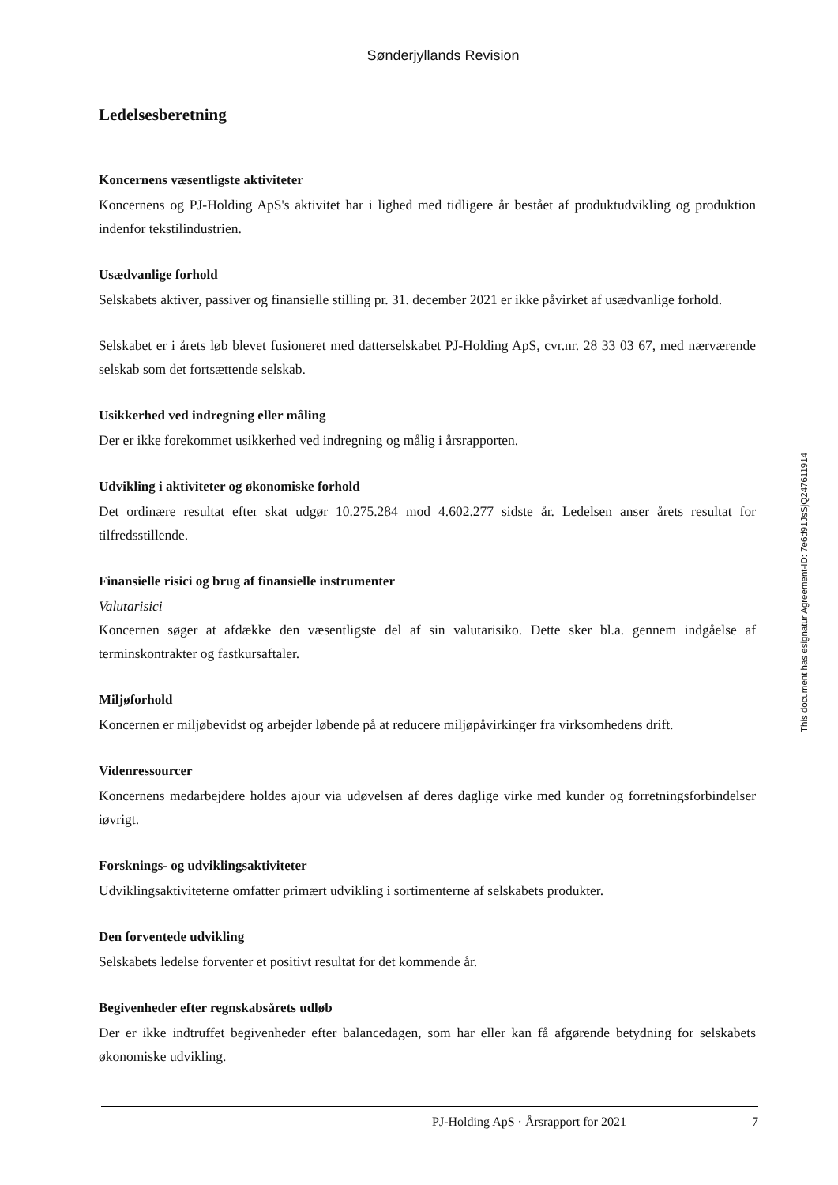Sønderjyllands Revision
Ledelsesberetning
Koncernens væsentligste aktiviteter
Koncernens og PJ-Holding ApS's aktivitet har i lighed med tidligere år bestået af produktudvikling og produktion indenfor tekstilindustrien.
Usædvanlige forhold
Selskabets aktiver, passiver og finansielle stilling pr. 31. december 2021 er ikke påvirket af usædvanlige forhold.
Selskabet er i årets løb blevet fusioneret med datterselskabet PJ-Holding ApS, cvr.nr. 28 33 03 67, med nærværende selskab som det fortsættende selskab.
Usikkerhed ved indregning eller måling
Der er ikke forekommet usikkerhed ved indregning og målig i årsrapporten.
Udvikling i aktiviteter og økonomiske forhold
Det ordinære resultat efter skat udgør 10.275.284 mod 4.602.277 sidste år. Ledelsen anser årets resultat for tilfredsstillende.
Finansielle risici og brug af finansielle instrumenter
Valutarisici
Koncernen søger at afdække den væsentligste del af sin valutarisiko. Dette sker bl.a. gennem indgåelse af terminskontrakter og fastkursaftaler.
Miljøforhold
Koncernen er miljøbevidst og arbejder løbende på at reducere miljøpåvirkinger fra virksomhedens drift.
Videnressourcer
Koncernens medarbejdere holdes ajour via udøvelsen af deres daglige virke med kunder og forretningsforbindelser iøvrigt.
Forsknings- og udviklingsaktiviteter
Udviklingsaktiviteterne omfatter primært udvikling i sortimenterne af selskabets produkter.
Den forventede udvikling
Selskabets ledelse forventer et positivt resultat for det kommende år.
Begivenheder efter regnskabsårets udløb
Der er ikke indtruffet begivenheder efter balancedagen, som har eller kan få afgørende betydning for selskabets økonomiske udvikling.
This document has esignatur Agreement-ID: 7e6d91JsSjQ247611914
PJ-Holding ApS · Årsrapport for 2021 7